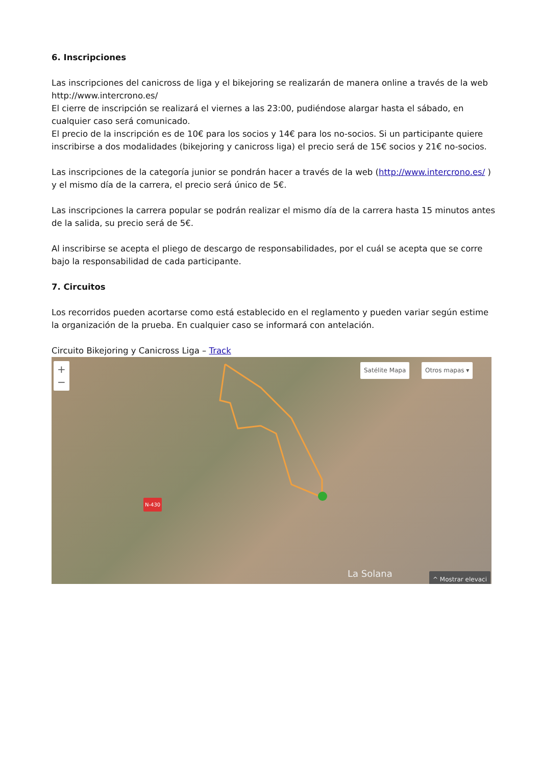6. Inscripciones
Las inscripciones del canicross de liga y el bikejoring se realizarán de manera online a través de la web http://www.intercrono.es/
El cierre de inscripción se realizará el viernes a las 23:00, pudiéndose alargar hasta el sábado, en cualquier caso será comunicado.
El precio de la inscripción es de 10€ para los socios y 14€ para los no-socios. Si un participante quiere inscribirse a dos modalidades (bikejoring y canicross liga) el precio será de 15€ socios y 21€ no-socios.
Las inscripciones de la categoría junior se pondrán hacer a través de la web (http://www.intercrono.es/ ) y el mismo día de la carrera, el precio será único de 5€.
Las inscripciones la carrera popular se podrán realizar el mismo día de la carrera hasta 15 minutos antes de la salida, su precio será de 5€.
Al inscribirse se acepta el pliego de descargo de responsabilidades, por el cuál se acepta que se corre bajo la responsabilidad de cada participante.
7. Circuitos
Los recorridos pueden acortarse como está establecido en el reglamento y pueden variar según estime la organización de la prueba. En cualquier caso se informará con antelación.
Circuito Bikejoring y Canicross Liga – Track
+
−
Satélite Mapa Otros mapas ▾
N-430
La Solana ^ Mostrar elevaci